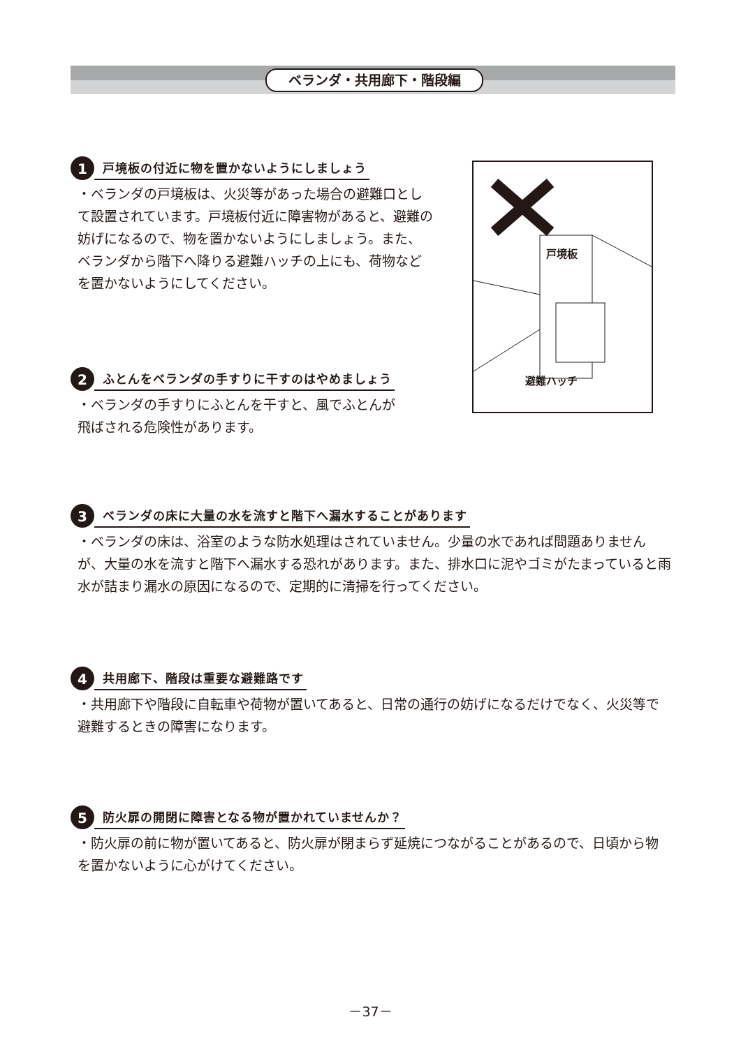ベランダ・共用廊下・階段編
1
戸境板の付近に物を置かないようにしましょう
・ベランダの戸境板は、火災等があった場合の避難口として設置されています。戸境板付近に障害物があると、避難の妨げになるので、物を置かないようにしましょう。また、ベランダから階下へ降りる避難ハッチの上にも、荷物などを置かないようにしてください。
戸境板
避難ハッチ
2
ふとんをベランダの手すりに干すのはやめましょう
・ベランダの手すりにふとんを干すと、風でふとんが
飛ばされる危険性があります。
3
ベランダの床に大量の水を流すと階下へ漏水することがあります
・ベランダの床は、浴室のような防水処理はされていません。少量の水であれば問題ありませんが、大量の水を流すと階下へ漏水する恐れがあります。また、排水口に泥やゴミがたまっていると雨水が詰まり漏水の原因になるので、定期的に清掃を行ってください。
4
共用廊下、階段は重要な避難路です
・共用廊下や階段に自転車や荷物が置いてあると、日常の通行の妨げになるだけでなく、火災等で避難するときの障害になります。
5
防火扉の開閉に障害となる物が置かれていませんか？
・防火扉の前に物が置いてあると、防火扉が閉まらず延焼につながることがあるので、日頃から物を置かないように心がけてください。
－37－